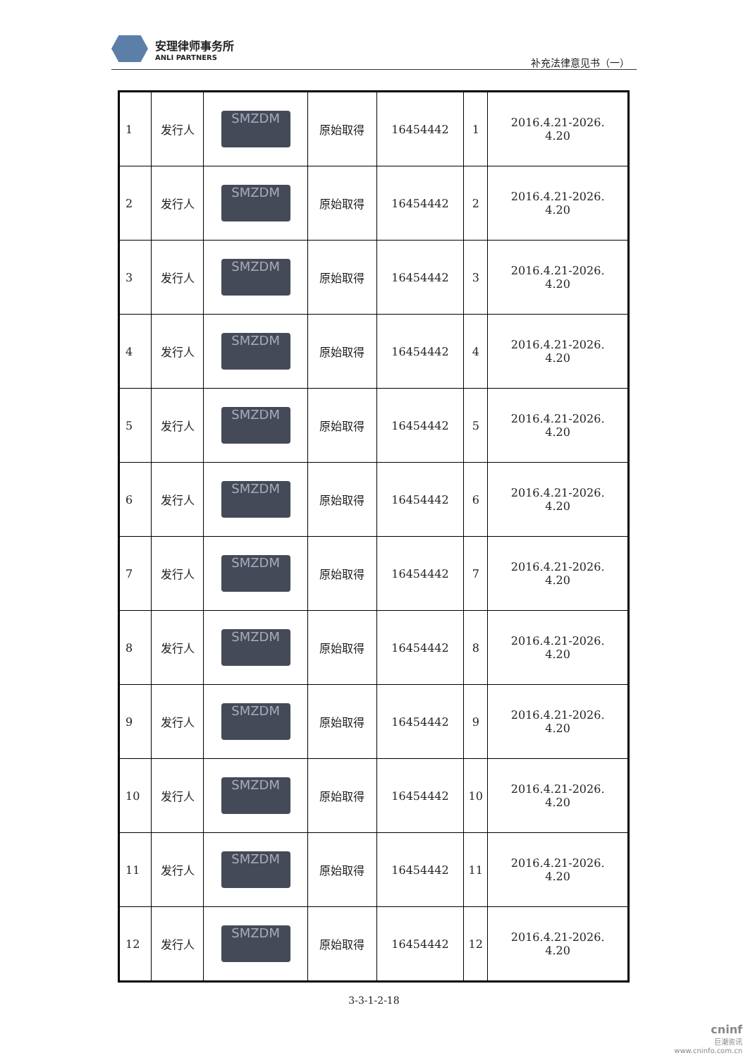安理律师事务所
ANLI PARTNERS
补充法律意见书（一）
| 1 | 发行人 | SMZDM | 原始取得 | 16454442 | 1 | 2016.4.21-2026. 4.20 |
| 2 | 发行人 | SMZDM | 原始取得 | 16454442 | 2 | 2016.4.21-2026. 4.20 |
| 3 | 发行人 | SMZDM | 原始取得 | 16454442 | 3 | 2016.4.21-2026. 4.20 |
| 4 | 发行人 | SMZDM | 原始取得 | 16454442 | 4 | 2016.4.21-2026. 4.20 |
| 5 | 发行人 | SMZDM | 原始取得 | 16454442 | 5 | 2016.4.21-2026. 4.20 |
| 6 | 发行人 | SMZDM | 原始取得 | 16454442 | 6 | 2016.4.21-2026. 4.20 |
| 7 | 发行人 | SMZDM | 原始取得 | 16454442 | 7 | 2016.4.21-2026. 4.20 |
| 8 | 发行人 | SMZDM | 原始取得 | 16454442 | 8 | 2016.4.21-2026. 4.20 |
| 9 | 发行人 | SMZDM | 原始取得 | 16454442 | 9 | 2016.4.21-2026. 4.20 |
| 10 | 发行人 | SMZDM | 原始取得 | 16454442 | 10 | 2016.4.21-2026. 4.20 |
| 11 | 发行人 | SMZDM | 原始取得 | 16454442 | 11 | 2016.4.21-2026. 4.20 |
| 12 | 发行人 | SMZDM | 原始取得 | 16454442 | 12 | 2016.4.21-2026. 4.20 |
3-3-1-2-18
cninf
巨潮资讯
www.cninfo.com.cn